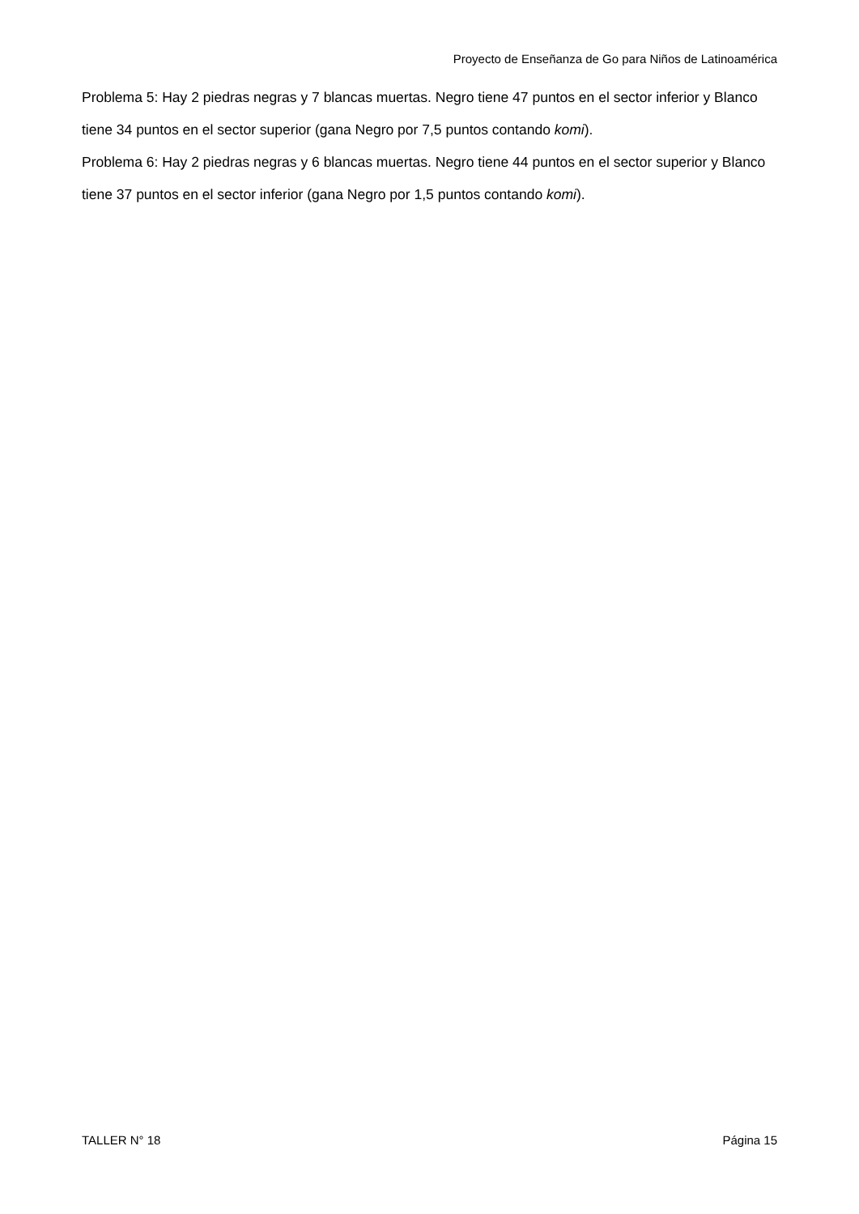Proyecto de Enseñanza de Go para Niños de Latinoamérica
Problema 5: Hay 2 piedras negras y 7 blancas muertas. Negro tiene 47 puntos en el sector inferior y Blanco tiene 34 puntos en el sector superior (gana Negro por 7,5 puntos contando komi).
Problema 6: Hay 2 piedras negras y 6 blancas muertas. Negro tiene 44 puntos en el sector superior y Blanco tiene 37 puntos en el sector inferior (gana Negro por 1,5 puntos contando komi).
TALLER N° 18 Página 15